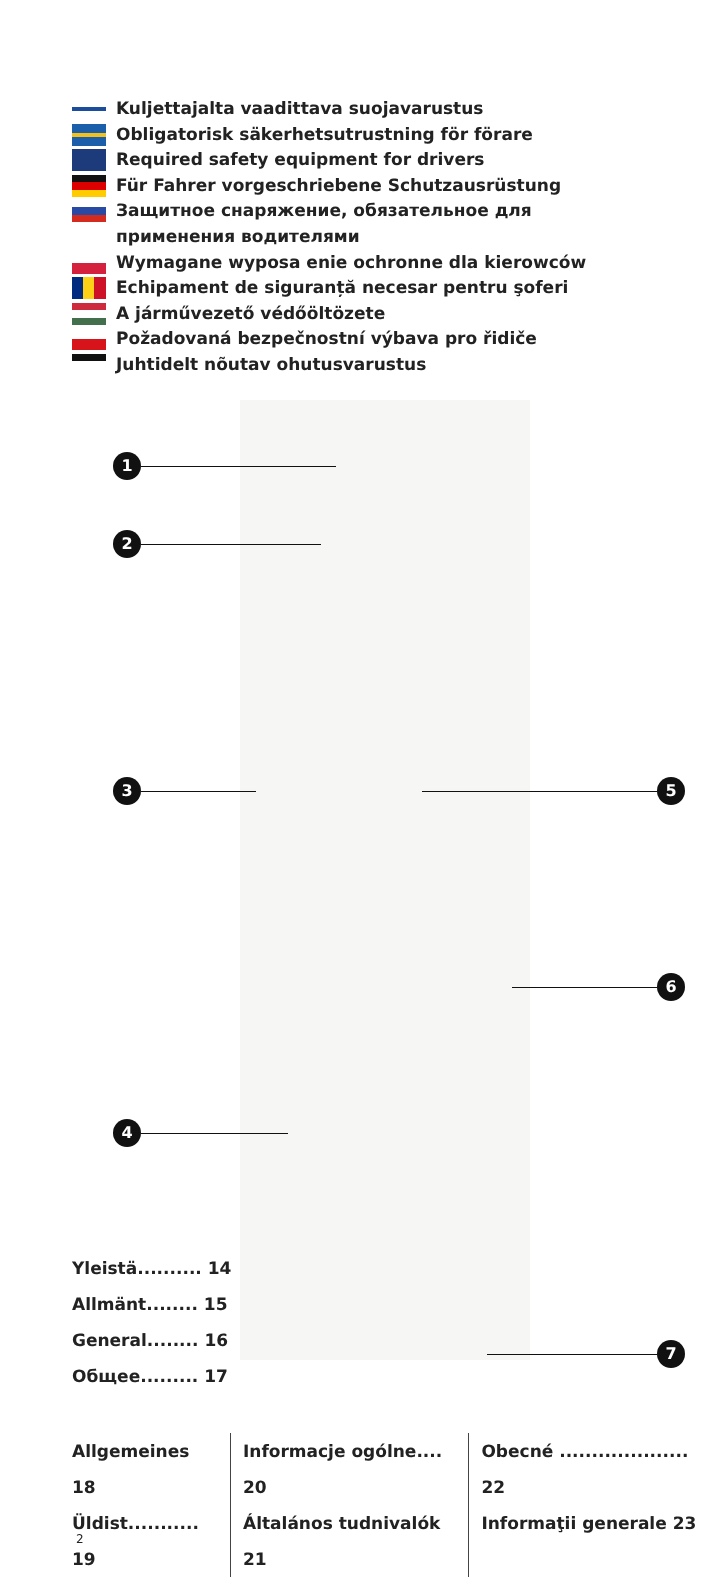Kuljettajalta vaadittava suojavarustus
Obligatorisk säkerhetsutrustning för förare
Required safety equipment for drivers
Für Fahrer vorgeschriebene Schutzausrüstung
Защитное снаряжение, обязательное для
применения водителями
Wymagane wyposa enie ochronne dla kierowców
Echipament de siguranță necesar pentru şoferi
A járművezető védőöltözete
Požadovaná bezpečnostní výbava pro řidiče
Juhtidelt nõutav ohutusvarustus
1
2
3
4
5
6
7
Yleistä.......... 14
Allmänt........ 15
General........ 16
Общее......... 17
Allgemeines 18
Üldist........... 19
Informacje ogólne.... 20
Általános tudnivalók 21
Obecné .................... 22
Informaţii generale 23
2